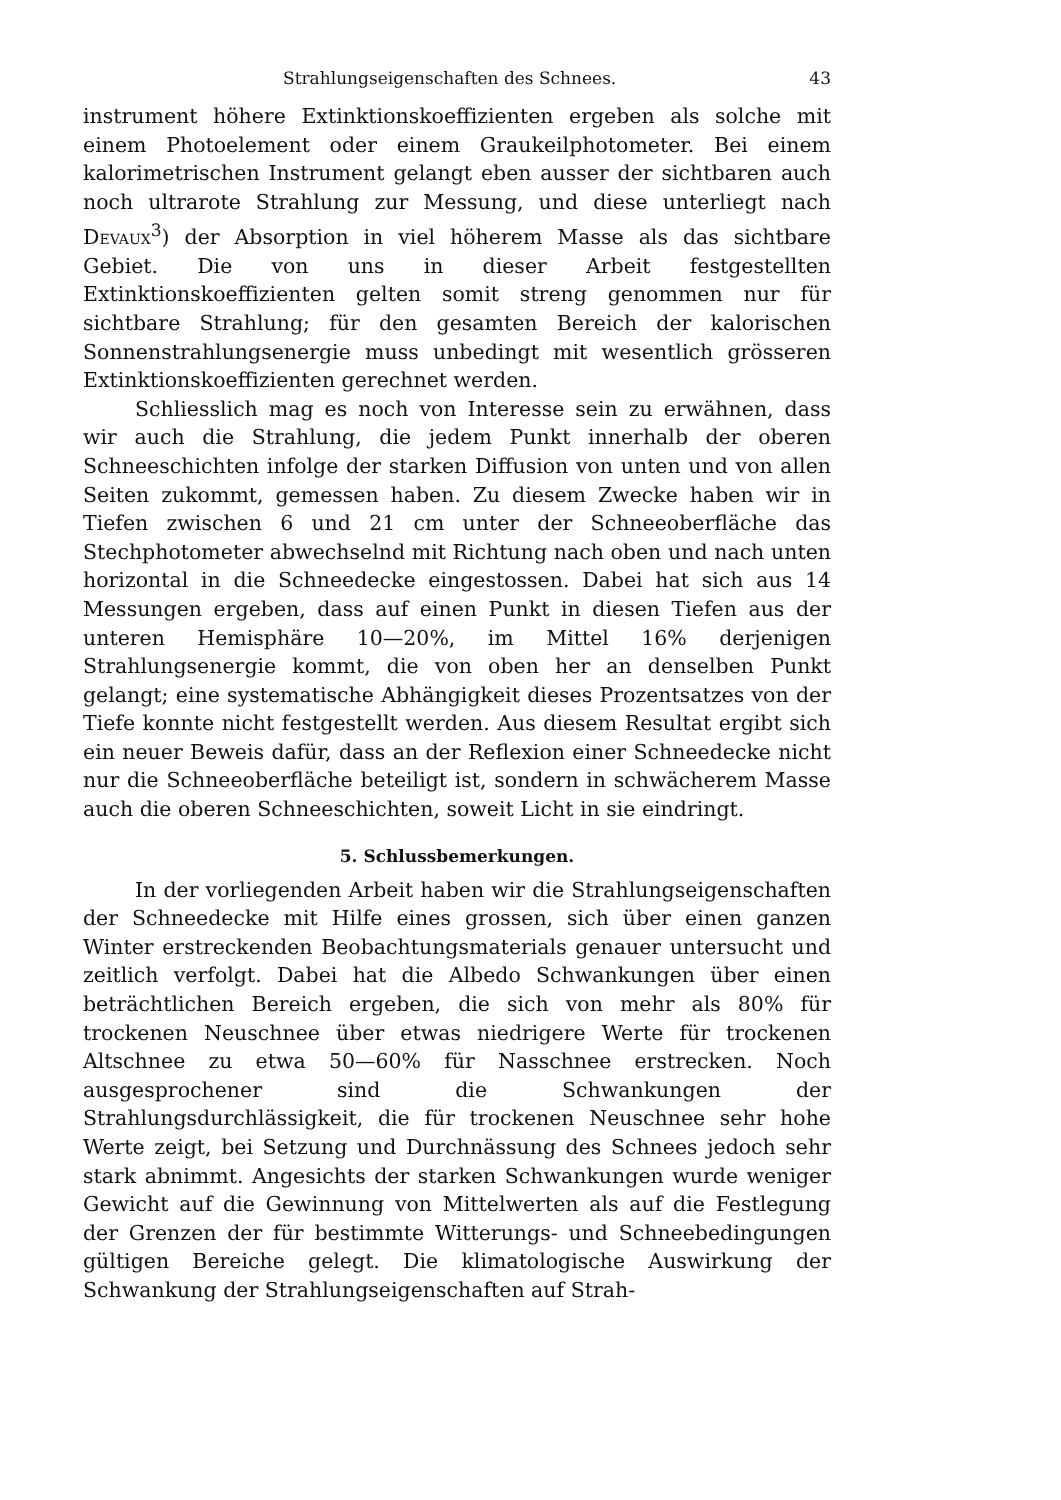Strahlungseigenschaften des Schnees. 43
instrument höhere Extinktionskoeffizienten ergeben als solche mit einem Photoelement oder einem Graukeilphotometer. Bei einem kalorimetrischen Instrument gelangt eben ausser der sichtbaren auch noch ultrarote Strahlung zur Messung, und diese unterliegt nach Devaux<sup>3</sup>) der Absorption in viel höherem Masse als das sichtbare Gebiet. Die von uns in dieser Arbeit festgestellten Extinktionskoeffizienten gelten somit streng genommen nur für sichtbare Strahlung; für den gesamten Bereich der kalorischen Sonnenstrahlungsenergie muss unbedingt mit wesentlich grösseren Extinktionskoeffizienten gerechnet werden.
Schliesslich mag es noch von Interesse sein zu erwähnen, dass wir auch die Strahlung, die jedem Punkt innerhalb der oberen Schneeschichten infolge der starken Diffusion von unten und von allen Seiten zukommt, gemessen haben. Zu diesem Zwecke haben wir in Tiefen zwischen 6 und 21 cm unter der Schneeoberfläche das Stechphotometer abwechselnd mit Richtung nach oben und nach unten horizontal in die Schneedecke eingestossen. Dabei hat sich aus 14 Messungen ergeben, dass auf einen Punkt in diesen Tiefen aus der unteren Hemisphäre 10—20%, im Mittel 16% derjenigen Strahlungsenergie kommt, die von oben her an denselben Punkt gelangt; eine systematische Abhängigkeit dieses Prozentsatzes von der Tiefe konnte nicht festgestellt werden. Aus diesem Resultat ergibt sich ein neuer Beweis dafür, dass an der Reflexion einer Schneedecke nicht nur die Schneeoberfläche beteiligt ist, sondern in schwächerem Masse auch die oberen Schneeschichten, soweit Licht in sie eindringt.
5. Schlussbemerkungen.
In der vorliegenden Arbeit haben wir die Strahlungseigenschaften der Schneedecke mit Hilfe eines grossen, sich über einen ganzen Winter erstreckenden Beobachtungsmaterials genauer untersucht und zeitlich verfolgt. Dabei hat die Albedo Schwankungen über einen beträchtlichen Bereich ergeben, die sich von mehr als 80% für trockenen Neuschnee über etwas niedrigere Werte für trockenen Altschnee zu etwa 50—60% für Nasschnee erstrecken. Noch ausgesprochener sind die Schwankungen der Strahlungsdurchlässigkeit, die für trockenen Neuschnee sehr hohe Werte zeigt, bei Setzung und Durchnässung des Schnees jedoch sehr stark abnimmt. Angesichts der starken Schwankungen wurde weniger Gewicht auf die Gewinnung von Mittelwerten als auf die Festlegung der Grenzen der für bestimmte Witterungs- und Schneebedingungen gültigen Bereiche gelegt. Die klimatologische Auswirkung der Schwankung der Strahlungseigenschaften auf Strah-